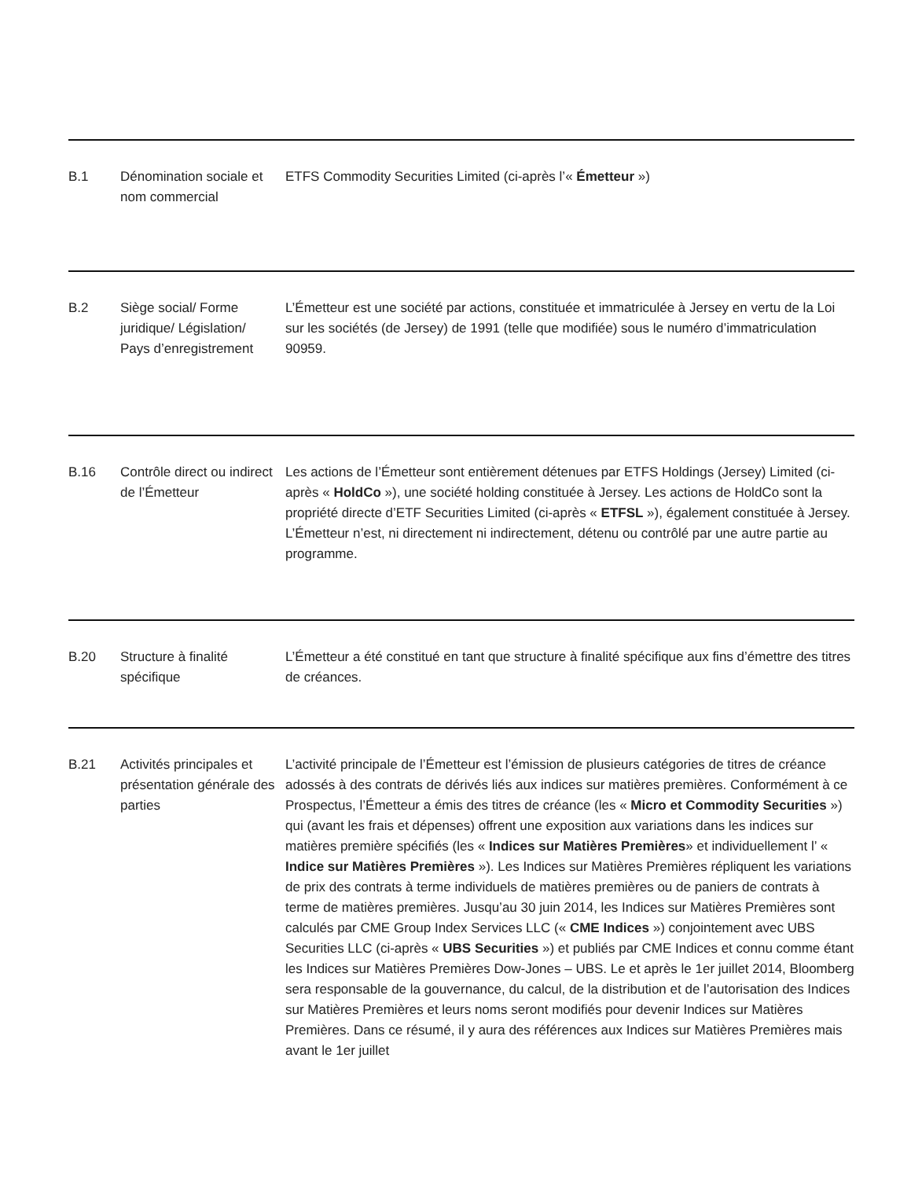| B.1 | Dénomination sociale et nom commercial | ETFS Commodity Securities Limited (ci-après l’« Émetteur ») |
| B.2 | Siège social/ Forme juridique/ Législation/ Pays d’enregistrement | L’Émetteur est une société par actions, constituée et immatriculée à Jersey en vertu de la Loi sur les sociétés (de Jersey) de 1991 (telle que modifiée) sous le numéro d’immatriculation 90959. |
| B.16 | Contrôle direct ou indirect de l’Émetteur | Les actions de l’Émetteur sont entièrement détenues par ETFS Holdings (Jersey) Limited (ci-après « HoldCo »), une société holding constituée à Jersey. Les actions de HoldCo sont la propriété directe d’ETF Securities Limited (ci-après « ETFSL »), également constituée à Jersey. L’Émetteur n’est, ni directement ni indirectement, détenu ou contrôlé par une autre partie au programme. |
| B.20 | Structure à finalité spécifique | L’Émetteur a été constitué en tant que structure à finalité spécifique aux fins d’émettre des titres de créances. |
| B.21 | Activités principales et présentation générale des parties | L’activité principale de l’Émetteur est l’émission de plusieurs catégories de titres de créance adossés à des contrats de dérivés liés aux indices sur matières premières. Conformément à ce Prospectus, l’Émetteur a émis des titres de créance (les « Micro et Commodity Securities ») qui (avant les frais et dépenses) offrent une exposition aux variations dans les indices sur matières première spécifiés (les « Indices sur Matières Premières » et individuellement l’ « Indice sur Matières Premières »). Les Indices sur Matières Premières répliquent les variations de prix des contrats à terme individuels de matières premières ou de paniers de contrats à terme de matières premières. Jusqu’au 30 juin 2014, les Indices sur Matières Premières sont calculés par CME Group Index Services LLC (« CME Indices ») conjointement avec UBS Securities LLC (ci-après « UBS Securities ») et publiés par CME Indices et connu comme étant les Indices sur Matières Premières Dow-Jones – UBS. Le et après le 1er juillet 2014, Bloomberg sera responsable de la gouvernance, du calcul, de la distribution et de l’autorisation des Indices sur Matières Premières et leurs noms seront modifiés pour devenir Indices sur Matières Premières. Dans ce résumé, il y aura des références aux Indices sur Matières Premières mais avant le 1er juillet |